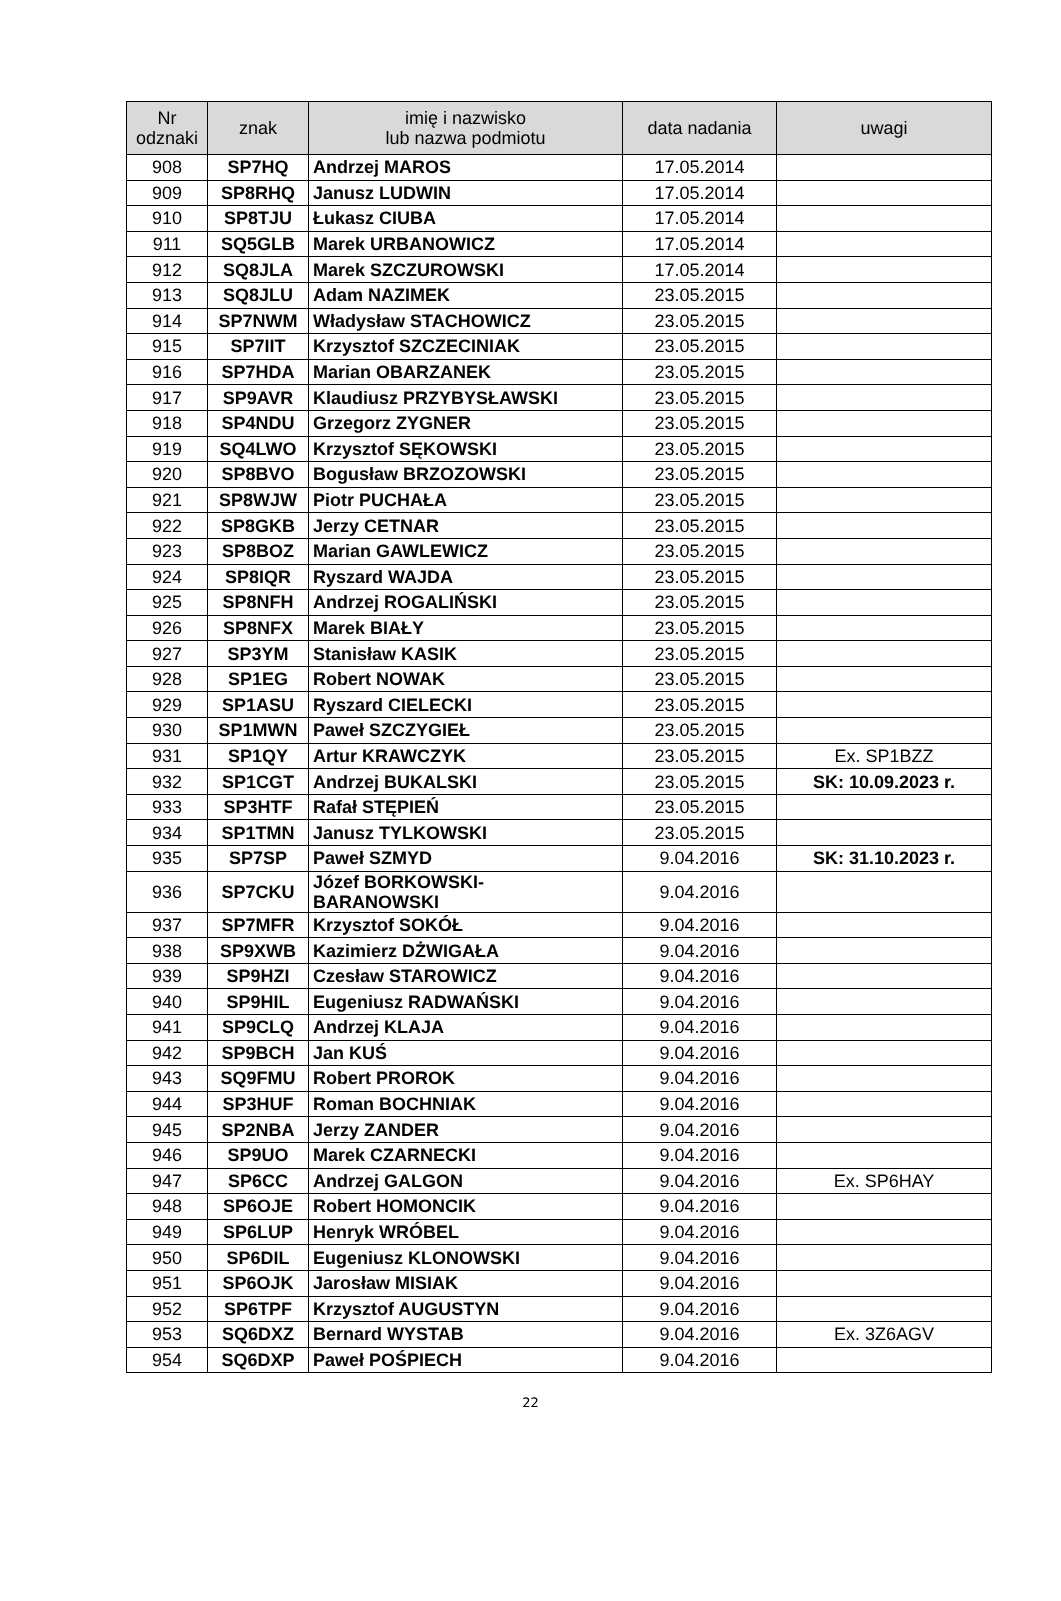| Nr odznaki | znak | imię i nazwisko lub nazwa podmiotu | data nadania | uwagi |
| --- | --- | --- | --- | --- |
| 908 | SP7HQ | Andrzej MAROS | 17.05.2014 | |
| 909 | SP8RHQ | Janusz LUDWIN | 17.05.2014 | |
| 910 | SP8TJU | Łukasz CIUBA | 17.05.2014 | |
| 911 | SQ5GLB | Marek URBANOWICZ | 17.05.2014 | |
| 912 | SQ8JLA | Marek SZCZUROWSKI | 17.05.2014 | |
| 913 | SQ8JLU | Adam NAZIMEK | 23.05.2015 | |
| 914 | SP7NWM | Władysław STACHOWICZ | 23.05.2015 | |
| 915 | SP7IIT | Krzysztof SZCZECINIAK | 23.05.2015 | |
| 916 | SP7HDA | Marian OBARZANEK | 23.05.2015 | |
| 917 | SP9AVR | Klaudiusz PRZYBYSŁAWSKI | 23.05.2015 | |
| 918 | SP4NDU | Grzegorz ZYGNER | 23.05.2015 | |
| 919 | SQ4LWO | Krzysztof SĘKOWSKI | 23.05.2015 | |
| 920 | SP8BVO | Bogusław BRZOZOWSKI | 23.05.2015 | |
| 921 | SP8WJW | Piotr PUCHAŁA | 23.05.2015 | |
| 922 | SP8GKB | Jerzy CETNAR | 23.05.2015 | |
| 923 | SP8BOZ | Marian GAWLEWICZ | 23.05.2015 | |
| 924 | SP8IQR | Ryszard WAJDA | 23.05.2015 | |
| 925 | SP8NFH | Andrzej ROGALIŃSKI | 23.05.2015 | |
| 926 | SP8NFX | Marek BIAŁY | 23.05.2015 | |
| 927 | SP3YM | Stanisław KASIK | 23.05.2015 | |
| 928 | SP1EG | Robert NOWAK | 23.05.2015 | |
| 929 | SP1ASU | Ryszard CIELECKI | 23.05.2015 | |
| 930 | SP1MWN | Paweł SZCZYGIEŁ | 23.05.2015 | |
| 931 | SP1QY | Artur KRAWCZYK | 23.05.2015 | Ex. SP1BZZ |
| 932 | SP1CGT | Andrzej BUKALSKI | 23.05.2015 | SK: 10.09.2023 r. |
| 933 | SP3HTF | Rafał STĘPIEŃ | 23.05.2015 | |
| 934 | SP1TMN | Janusz TYLKOWSKI | 23.05.2015 | |
| 935 | SP7SP | Paweł SZMYD | 9.04.2016 | SK: 31.10.2023 r. |
| 936 | SP7CKU | Józef BORKOWSKI- BARANOWSKI | 9.04.2016 | |
| 937 | SP7MFR | Krzysztof SOKÓŁ | 9.04.2016 | |
| 938 | SP9XWB | Kazimierz DŻWIGAŁA | 9.04.2016 | |
| 939 | SP9HZI | Czesław STAROWICZ | 9.04.2016 | |
| 940 | SP9HIL | Eugeniusz RADWAŃSKI | 9.04.2016 | |
| 941 | SP9CLQ | Andrzej KLAJA | 9.04.2016 | |
| 942 | SP9BCH | Jan KUŚ | 9.04.2016 | |
| 943 | SQ9FMU | Robert PROROK | 9.04.2016 | |
| 944 | SP3HUF | Roman BOCHNIAK | 9.04.2016 | |
| 945 | SP2NBA | Jerzy ZANDER | 9.04.2016 | |
| 946 | SP9UO | Marek CZARNECKI | 9.04.2016 | |
| 947 | SP6CC | Andrzej GALGON | 9.04.2016 | Ex. SP6HAY |
| 948 | SP6OJE | Robert HOMONCIK | 9.04.2016 | |
| 949 | SP6LUP | Henryk WRÓBEL | 9.04.2016 | |
| 950 | SP6DIL | Eugeniusz KLONOWSKI | 9.04.2016 | |
| 951 | SP6OJK | Jarosław MISIAK | 9.04.2016 | |
| 952 | SP6TPF | Krzysztof AUGUSTYN | 9.04.2016 | |
| 953 | SQ6DXZ | Bernard WYSTAB | 9.04.2016 | Ex. 3Z6AGV |
| 954 | SQ6DXP | Paweł POŚPIECH | 9.04.2016 | |
22